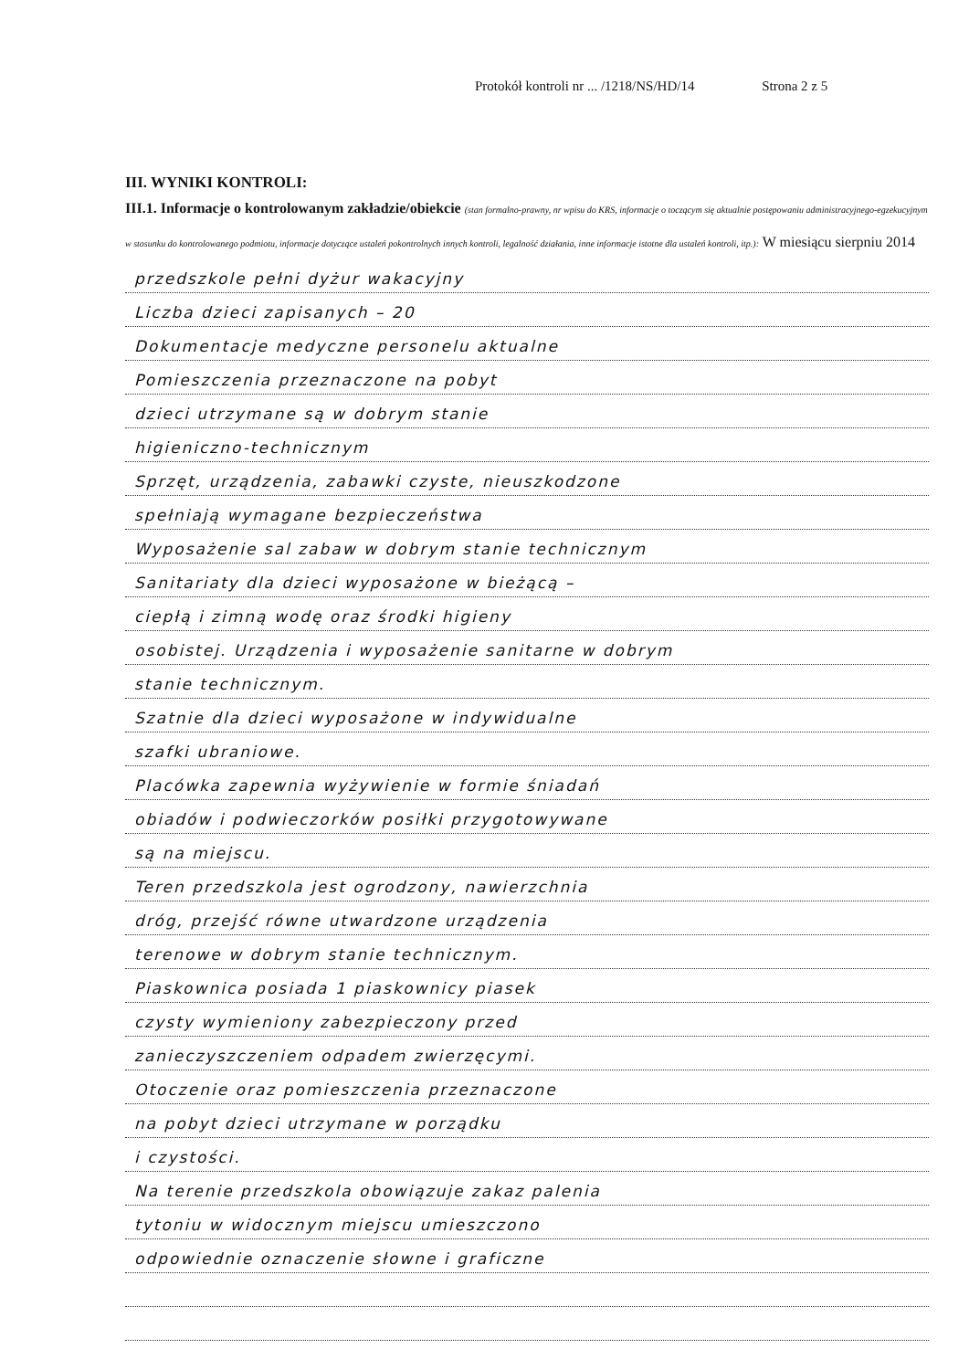Protokół kontroli nr ... /1218/NS/HD/14 Strona 2 z 5
III. WYNIKI KONTROLI:
III.1. Informacje o kontrolowanym zakładzie/obiekcie (stan formalno-prawny, nr wpisu do KRS, informacje o toczącym się aktualnie postępowaniu administracyjnego-egzekucyjnym w stosunku do kontrolowanego podmiotu, informacje dotyczące ustaleń pokontrolnych innych kontroli, legalność działania, inne informacje istotne dla ustaleń kontroli, itp.): W miesiącu sierpniu 2014
przedszkole pełni dyżur wakacyjny
Liczba dzieci zapisanych – 20
Dokumentacje medyczne personelu aktualne
Pomieszczenia przeznaczone na pobyt
dzieci utrzymane są w dobrym stanie
higieniczno-technicznym
Sprzęt, urządzenia, zabawki czyste, nieuszkodzone
spełniają wymagane bezpieczeństwa
Wyposażenie sal zabaw w dobrym stanie technicznym
Sanitariaty dla dzieci wyposażone w bieżącą –
ciepłą i zimną wodę oraz środki higieny
osobistej. Urządzenia i wyposażenie sanitarne w dobrym
stanie technicznym.
Szatnie dla dzieci wyposażone w indywidualne
szafki ubraniowe.
Placówka zapewnia wyżywienie w formie śniadań
obiadów i podwieczorków posiłki przygotowywane
są na miejscu.
Teren przedszkola jest ogrodzony, nawierzchnia
dróg, przejść równe utwardzone urządzenia
terenowe w dobrym stanie technicznym.
Piaskownica posiada 1 piaskownicy piasek
czysty wymieniony zabezpieczony przed
zanieczyszczeniem odpadem zwierzęcymi.
Otoczenie oraz pomieszczenia przeznaczone
na pobyt dzieci utrzymane w porządku
i czystości.
Na terenie przedszkola obowiązuje zakaz palenia
tytoniu w widocznym miejscu umieszczono
odpowiednie oznaczenie słowne i graficzne